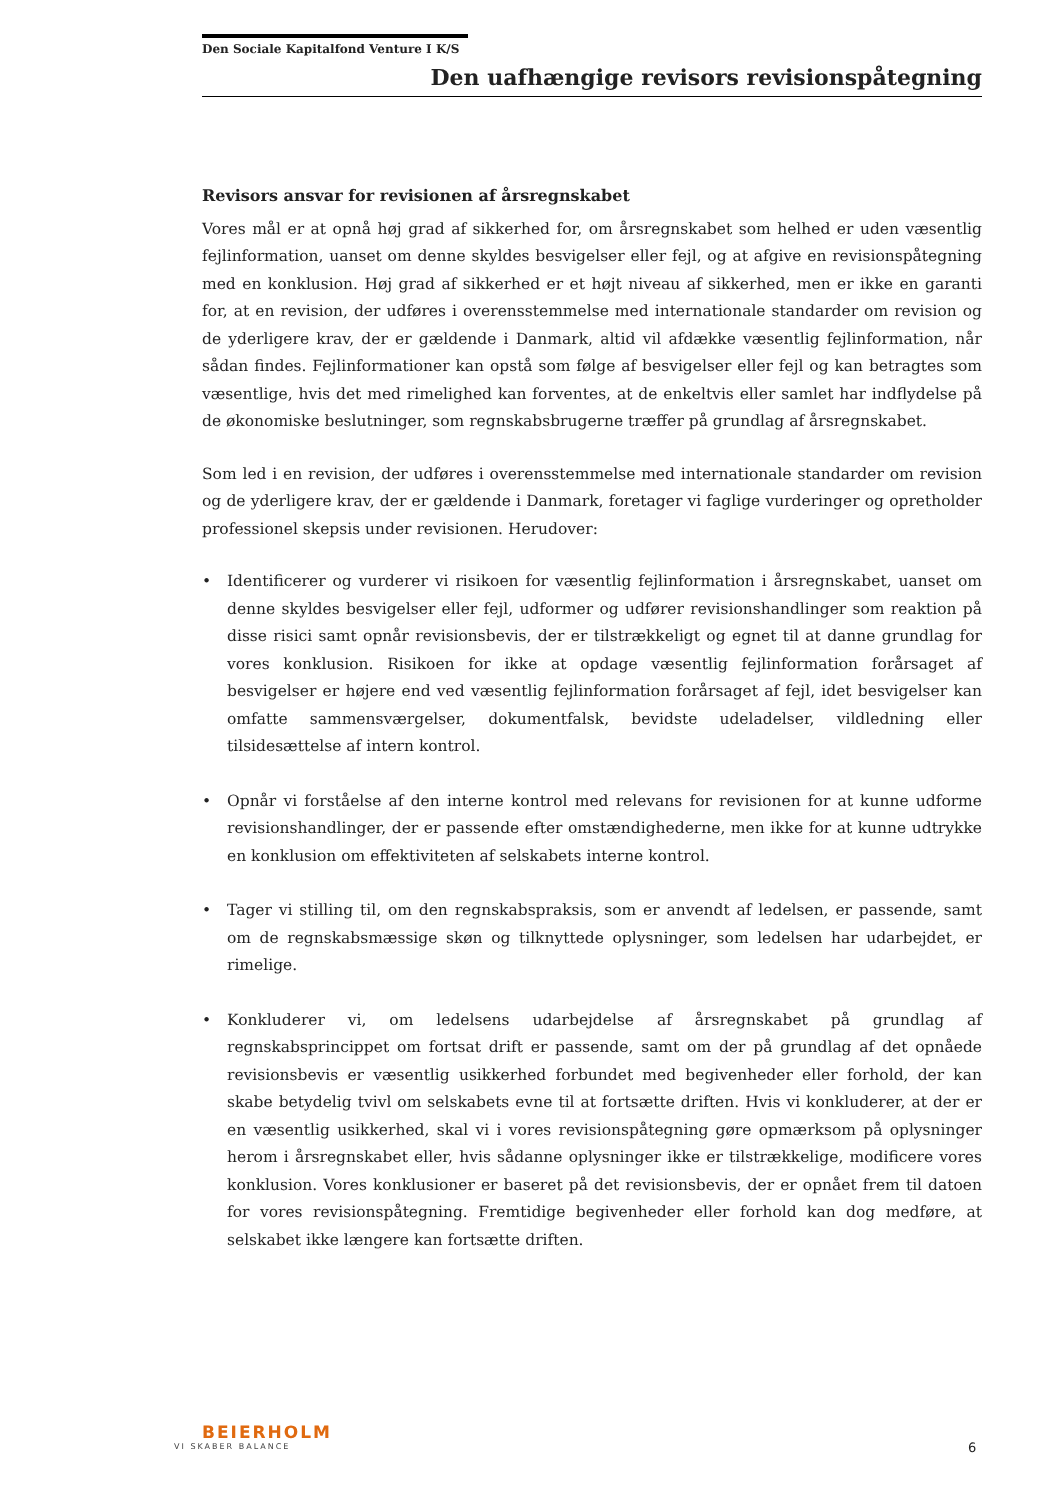Den Sociale Kapitalfond Venture I K/S
Den uafhængige revisors revisionspåtegning
Revisors ansvar for revisionen af årsregnskabet
Vores mål er at opnå høj grad af sikkerhed for, om årsregnskabet som helhed er uden væsentlig fejlinformation, uanset om denne skyldes besvigelser eller fejl, og at afgive en revisionspåtegning med en konklusion. Høj grad af sikkerhed er et højt niveau af sikkerhed, men er ikke en garanti for, at en revision, der udføres i overensstemmelse med internationale standarder om revision og de yderligere krav, der er gældende i Danmark, altid vil afdække væsentlig fejlinformation, når sådan findes. Fejlinformationer kan opstå som følge af besvigelser eller fejl og kan betragtes som væsentlige, hvis det med rimelighed kan forventes, at de enkeltvis eller samlet har indflydelse på de økonomiske beslutninger, som regnskabsbrugerne træffer på grundlag af årsregnskabet.
Som led i en revision, der udføres i overensstemmelse med internationale standarder om revision og de yderligere krav, der er gældende i Danmark, foretager vi faglige vurderinger og opretholder professionel skepsis under revisionen. Herudover:
• Identificerer og vurderer vi risikoen for væsentlig fejlinformation i årsregnskabet, uanset om denne skyldes besvigelser eller fejl, udformer og udfører revisionshandlinger som reaktion på disse risici samt opnår revisionsbevis, der er tilstrækkeligt og egnet til at danne grundlag for vores konklusion. Risikoen for ikke at opdage væsentlig fejlinformation forårsaget af besvigelser er højere end ved væsentlig fejlinformation forårsaget af fejl, idet besvigelser kan omfatte sammensværgelser, dokumentfalsk, bevidste udeladelser, vildledning eller tilsidesættelse af intern kontrol.
• Opnår vi forståelse af den interne kontrol med relevans for revisionen for at kunne udforme revisionshandlinger, der er passende efter omstændighederne, men ikke for at kunne udtrykke en konklusion om effektiviteten af selskabets interne kontrol.
• Tager vi stilling til, om den regnskabspraksis, som er anvendt af ledelsen, er passende, samt om de regnskabsmæssige skøn og tilknyttede oplysninger, som ledelsen har udarbejdet, er rimelige.
• Konkluderer vi, om ledelsens udarbejdelse af årsregnskabet på grundlag af regnskabsprincippet om fortsat drift er passende, samt om der på grundlag af det opnåede revisionsbevis er væsentlig usikkerhed forbundet med begivenheder eller forhold, der kan skabe betydelig tvivl om selskabets evne til at fortsætte driften. Hvis vi konkluderer, at der er en væsentlig usikkerhed, skal vi i vores revisionspåtegning gøre opmærksom på oplysninger herom i årsregnskabet eller, hvis sådanne oplysninger ikke er tilstrækkelige, modificere vores konklusion. Vores konklusioner er baseret på det revisionsbevis, der er opnået frem til datoen for vores revisionspåtegning. Fremtidige begivenheder eller forhold kan dog medføre, at selskabet ikke længere kan fortsætte driften.
BEIERHOLM
VI SKABER BALANCE
6